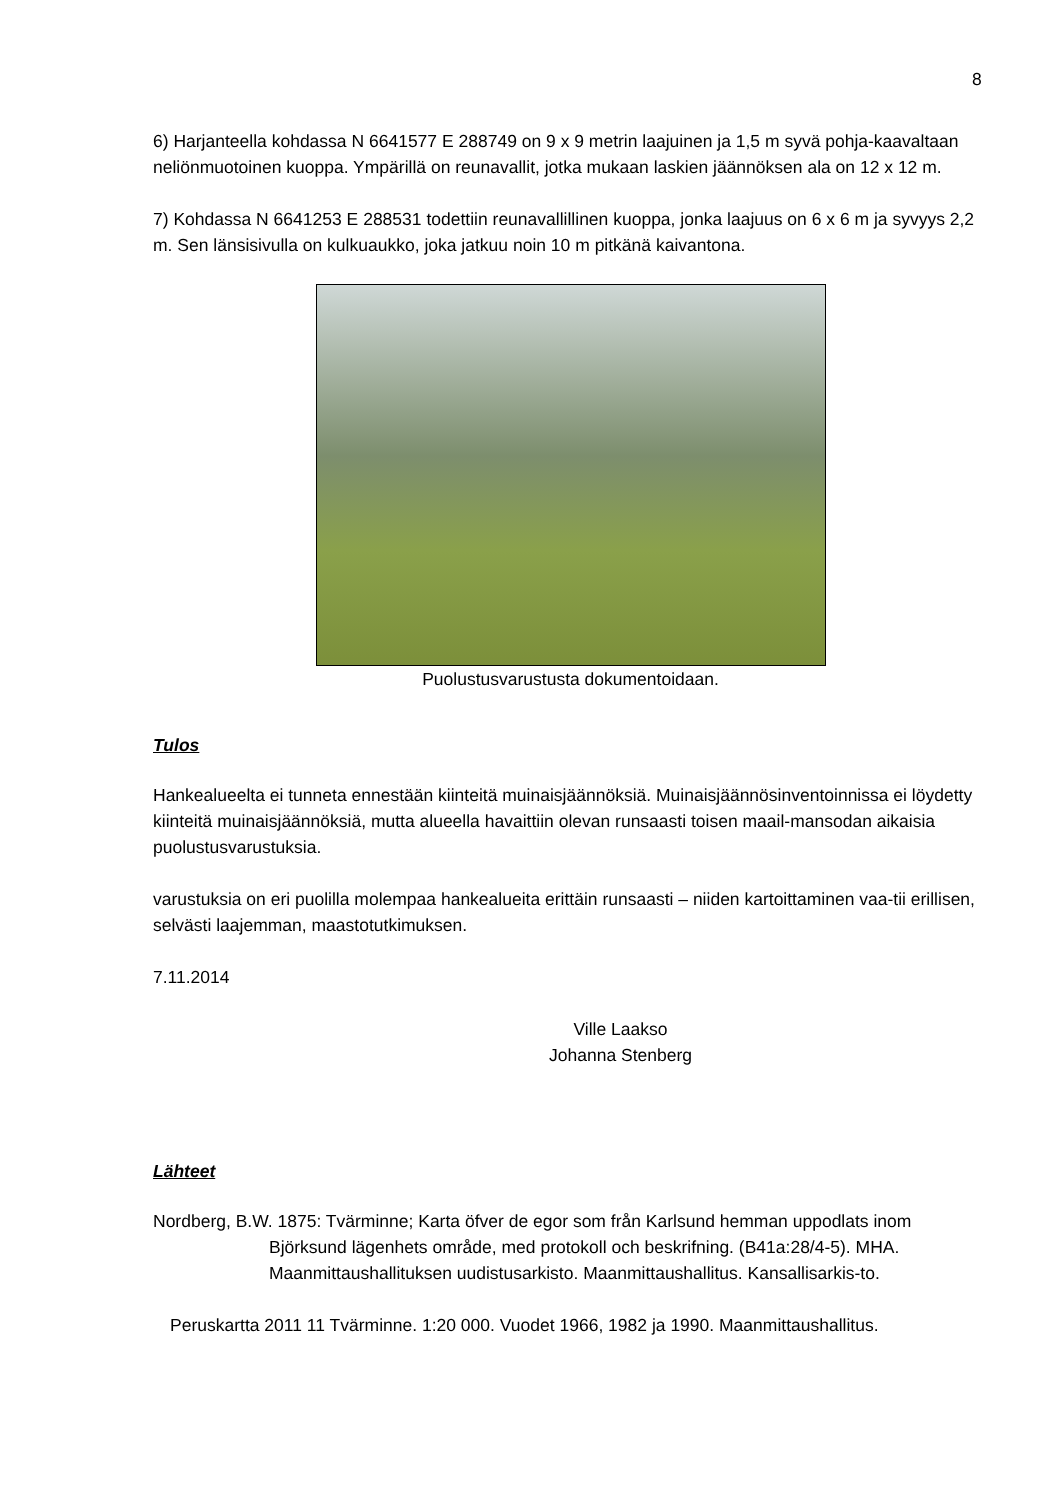8
6) Harjanteella kohdassa N 6641577 E 288749 on 9 x 9 metrin laajuinen ja 1,5 m syvä pohja-kaavaltaan neliönmuotoinen kuoppa. Ympärillä on reunavallit, jotka mukaan laskien jäännöksen ala on 12 x 12 m.
7) Kohdassa N 6641253 E 288531 todettiin reunavallillinen kuoppa, jonka laajuus on 6 x 6 m ja syvyys 2,2 m. Sen länsisivulla on kulkuaukko, joka jatkuu noin 10 m pitkänä kaivantona.
Puolustusvarustusta dokumentoidaan.
Tulos
Hankealueelta ei tunneta ennestään kiinteitä muinaisjäännöksiä. Muinaisjäännösinventoinnissa ei löydetty kiinteitä muinaisjäännöksiä, mutta alueella havaittiin olevan runsaasti toisen maail-mansodan aikaisia puolustusvarustuksia.
varustuksia on eri puolilla molempaa hankealueita erittäin runsaasti – niiden kartoittaminen vaa-tii erillisen, selvästi laajemman, maastotutkimuksen.
7.11.2014
Ville Laakso
Johanna Stenberg
Lähteet
Nordberg, B.W. 1875: Tvärminne; Karta öfver de egor som från Karlsund hemman uppodlats inom Björksund lägenhets område, med protokoll och beskrifning. (B41a:28/4-5). MHA. Maanmittaushallituksen uudistusarkisto. Maanmittaushallitus. Kansallisarkis-to.
Peruskartta 2011 11 Tvärminne. 1:20 000. Vuodet 1966, 1982 ja 1990. Maanmittaushallitus.